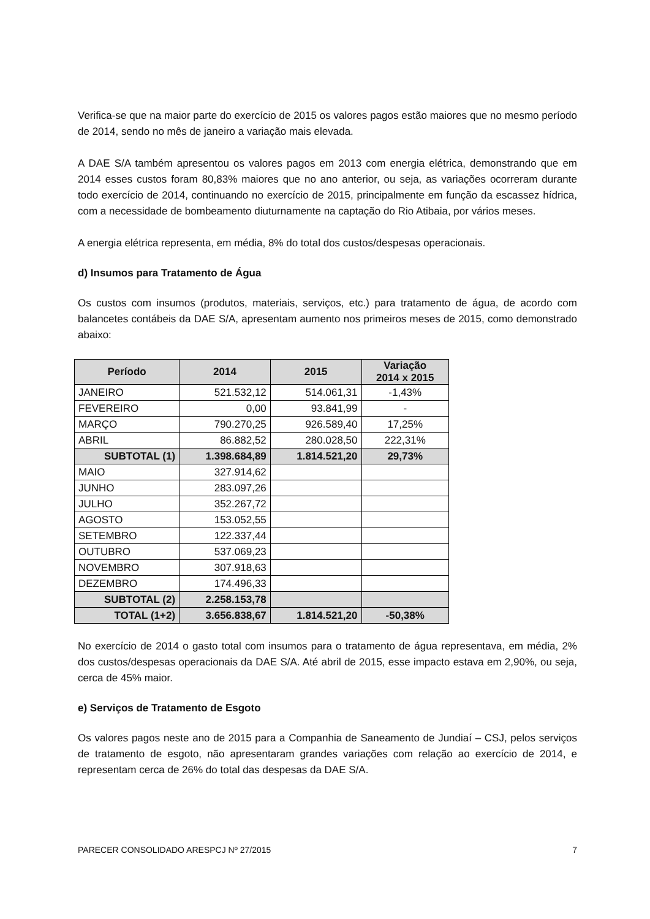Verifica-se que na maior parte do exercício de 2015 os valores pagos estão maiores que no mesmo período de 2014, sendo no mês de janeiro a variação mais elevada.
A DAE S/A também apresentou os valores pagos em 2013 com energia elétrica, demonstrando que em 2014 esses custos foram 80,83% maiores que no ano anterior, ou seja, as variações ocorreram durante todo exercício de 2014, continuando no exercício de 2015, principalmente em função da escassez hídrica, com a necessidade de bombeamento diuturnamente na captação do Rio Atibaia, por vários meses.
A energia elétrica representa, em média, 8% do total dos custos/despesas operacionais.
d) Insumos para Tratamento de Água
Os custos com insumos (produtos, materiais, serviços, etc.) para tratamento de água, de acordo com balancetes contábeis da DAE S/A, apresentam aumento nos primeiros meses de 2015, como demonstrado abaixo:
| Período | 2014 | 2015 | Variação 2014 x 2015 |
| --- | --- | --- | --- |
| JANEIRO | 521.532,12 | 514.061,31 | -1,43% |
| FEVEREIRO | 0,00 | 93.841,99 | - |
| MARÇO | 790.270,25 | 926.589,40 | 17,25% |
| ABRIL | 86.882,52 | 280.028,50 | 222,31% |
| SUBTOTAL (1) | 1.398.684,89 | 1.814.521,20 | 29,73% |
| MAIO | 327.914,62 | | |
| JUNHO | 283.097,26 | | |
| JULHO | 352.267,72 | | |
| AGOSTO | 153.052,55 | | |
| SETEMBRO | 122.337,44 | | |
| OUTUBRO | 537.069,23 | | |
| NOVEMBRO | 307.918,63 | | |
| DEZEMBRO | 174.496,33 | | |
| SUBTOTAL (2) | 2.258.153,78 | | |
| TOTAL (1+2) | 3.656.838,67 | 1.814.521,20 | -50,38% |
No exercício de 2014 o gasto total com insumos para o tratamento de água representava, em média, 2% dos custos/despesas operacionais da DAE S/A. Até abril de 2015, esse impacto estava em 2,90%, ou seja, cerca de 45% maior.
e) Serviços de Tratamento de Esgoto
Os valores pagos neste ano de 2015 para a Companhia de Saneamento de Jundiaí – CSJ, pelos serviços de tratamento de esgoto, não apresentaram grandes variações com relação ao exercício de 2014, e representam cerca de 26% do total das despesas da DAE S/A.
PARECER CONSOLIDADO ARESPCJ Nº 27/2015 7